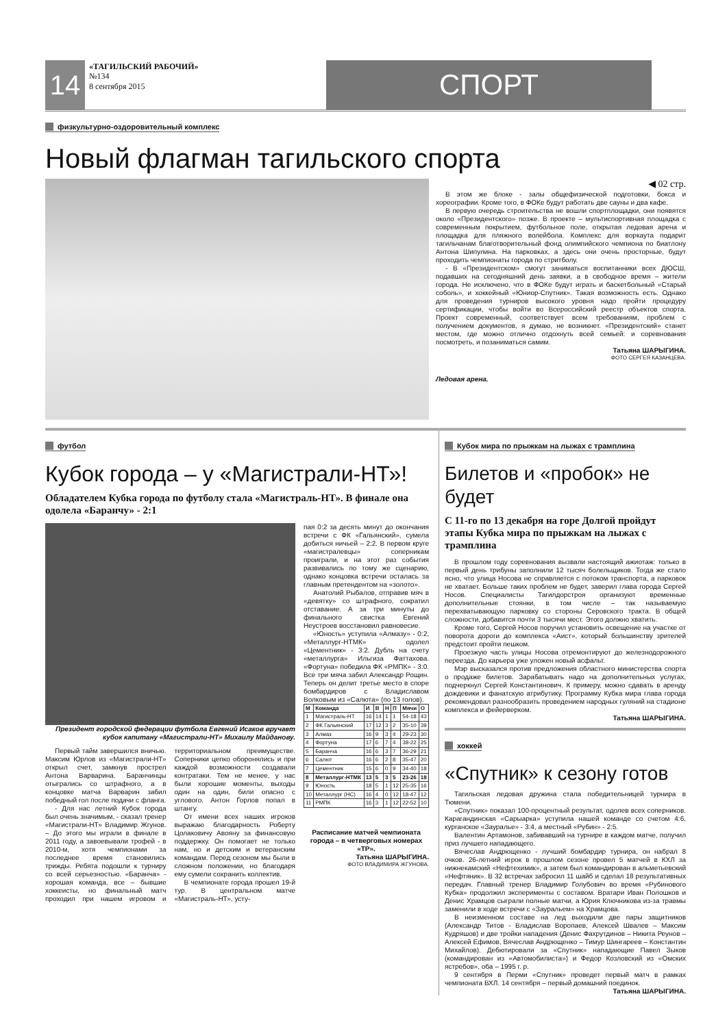14
«ТАГИЛЬСКИЙ РАБОЧИЙ»
№134
8 сентября 2015
СПОРТ
физкультурно-оздоровительный комплекс
Новый флагман тагильского спорта
◀ 02 стр.
В этом же блоке - залы общефизической подготовки, бокса и хореографии. Кроме того, в ФОКе будут работать две сауны и два кафе.
В первую очередь строительства не вошли спортплощадки, они появятся около «Президентского» позже. В проекте – мультиспортивная площадка с современным покрытием, футбольное поле, открытая ледовая арена и площадка для пляжного волейбола. Комплекс для воркаута подарит тагильчанам благотворительный фонд олимпийского чемпиона по биатлону Антона Шипулина. На парковках, а здесь они очень просторные, будут проходить чемпионаты города по стритболу.
- В «Президентском» смогут заниматься воспитанники всех ДЮСШ, подавших на сегодняшний день заявки, а в свободное время – жители города. Не исключено, что в ФОКе будут играть и баскетбольный «Старый соболь», и хоккейный «Юниор-Спутник». Такая возможность есть. Однако для проведения турниров высокого уровня надо пройти процедуру сертификации, чтобы войти во Всероссийский реестр объектов спорта. Проект современный, соответствует всем требованиям, проблем с получением документов, я думаю, не возникнет. «Президентский» станет местом, где можно отлично отдохнуть всей семьей: и соревнования посмотреть, и позаниматься самим.
Татьяна ШАРЫГИНА.
ФОТО СЕРГЕЯ КАЗАНЦЕВА.
Ледовая арена.
футбол
Кубок города – у «Магистрали-НТ»!
Обладателем Кубка города по футболу стала «Магистраль-НТ». В финале она одолела «Баранчу» - 2:1
Президент городской федерации футбола Евгений Исаков вручает кубок капитану «Магистрали-НТ» Михаилу Майданову.
Первый тайм завершился вничью. Максим Юрлов из «Магистрали-НТ» открыл счет, замкнув прострел Антона Варварина. Баранчинцы отыгрались со штрафного, а в концовке матча Варварин забил победный гол после подачи с фланга.
- Для нас летний Кубок города был очень значимым, - сказал тренер «Магистрали-НТ» Владимир Жгунов. – До этого мы играли в финале в 2011 году, а завоевывали трофей - в 2010-м, хотя чемпионами за последнее время становились трижды. Ребята подошли к турниру со всей серьезностью. «Баранча» - хорошая команда, все – бывшие хоккеисты, но финальный матч проходил при нашем игровом и территориальном преимуществе. Соперники цепко оборонялись и при каждой возможности создавали контратаки. Тем не менее, у нас были хорошие моменты, выходы один на один, били опасно с углового. Антон Горлов попал в штангу.
От имени всех наших игроков выражаю благодарность Роберту Цолаковичу Авояну за финансовую поддержку. Он помогает не только нам, но и детским и ветеранским командам. Перед сезоном мы были в сложном положении, но благодаря ему сумели сохранить коллектив.
В чемпионате города прошел 19-й тур. В центральном матче «Магистраль-НТ», усту-
пая 0:2 за десять минут до окончания встречи с ФК «Гальянский», сумела добиться ничьей – 2:2. В первом круге «магистралевцы» соперникам проиграли, и на этот раз события развивались по тому же сценарию, однако концовка встречи осталась за главным претендентом на «золото».
Анатолий Рыбалов, отправив мяч в «девятку» со штрафного, сократил отставание. А за три минуты до финального свистка Евгений Неустроев восстановил равновесие.
«Юность» уступила «Алмазу» - 0:2, «Металлург-НТМК» одолел «Цементник» - 3:2. Дубль на счету «металлурга» Ильгиза Фаттахова. «Фортуна» победила ФК «РМПК» - 3:0. Все три мяча забил Александр Рощин. Теперь он делит третье место в споре бомбардиров с Владиславом Волковым из «Салюта» (по 13 голов).
| М | Команда | И | В | Н | П | Мячи | О |
| --- | --- | --- | --- | --- | --- | --- | --- |
| 1 | Магистраль-НТ | 16 | 14 | 1 | 1 | 54-18 | 43 |
| 2 | ФК Гальянский | 17 | 12 | 3 | 2 | 35-10 | 39 |
| 3 | Алмаз | 16 | 9 | 3 | 4 | 29-23 | 30 |
| 4 | Фортуна | 17 | 6 | 7 | 4 | 38-22 | 25 |
| 5 | Баранча | 16 | 6 | 3 | 7 | 36-29 | 21 |
| 6 | Салют | 16 | 6 | 2 | 8 | 35-47 | 20 |
| 7 | Цементник | 15 | 6 | 0 | 9 | 34-40 | 18 |
| 8 | Металлург-НТМК | 13 | 5 | 3 | 5 | 23-26 | 18 |
| 9 | Юность | 18 | 5 | 1 | 12 | 25-35 | 16 |
| 10 | Металлург (НС) | 16 | 4 | 0 | 12 | 18-47 | 12 |
| 11 | РМПК | 16 | 3 | 1 | 12 | 22-52 | 10 |
Расписание матчей чемпионата города – в четверговых номерах «ТР».
Татьяна ШАРЫГИНА.
ФОТО ВЛАДИМИРА ЖГУНОВА.
Кубок мира по прыжкам на лыжах с трамплина
Билетов и «пробок» не будет
С 11-го по 13 декабря на горе Долгой пройдут этапы Кубка мира по прыжкам на лыжах с трамплина
В прошлом году соревнования вызвали настоящий ажиотаж: только в первый день трибуны заполнили 12 тысяч болельщиков. Тогда же стало ясно, что улица Носова не справляется с потоком транспорта, а парковок не хватает. Больше таких проблем не будет, заверил глава города Сергей Носов. Специалисты Тагилдорстроя организуют временные дополнительные стоянки, в том числе – так называемую перехватывающую парковку со стороны Серовского тракта. В общей сложности, добавится почти 3 тысячи мест. Этого должно хватить.
Кроме того, Сергей Носов поручил установить освещение на участке от поворота дороги до комплекса «Аист», который большинству зрителей предстоит пройти пешком.
Проезжую часть улицы Носова отремонтируют до железнодорожного переезда. До карьера уже уложен новый асфальт.
Мэр высказался против предложения областного министерства спорта о продаже билетов. Зарабатывать надо на дополнительных услугах, подчеркнул Сергей Константинович. К примеру, можно сдавать в аренду дождевики и фанатскую атрибутику. Программу Кубка мира глава города рекомендовал разнообразить проведением народных гуляний на стадионе комплекса и фейерверком.
Татьяна ШАРЫГИНА.
хоккей
«Спутник» к сезону готов
Тагильская ледовая дружина стала победительницей турнира в Тюмени.
«Спутник» показал 100-процентный результат, одолев всех соперников. Карагандинская «Сарыарка» уступила нашей команде со счетом 4:6, курганское «Зауралье» - 3:4, а местный «Рубин» - 2:5.
Валентин Артамонов, забивавший на турнире в каждом матче, получил приз лучшего нападающего.
Вячеслав Андрющенко - лучший бомбардир турнира, он набрал 8 очков. 26-летний игрок в прошлом сезоне провел 5 матчей в КХЛ за нижнекамский «Нефтехимик», а затем был командирован в альметьевский «Нефтяник». В 32 встречах забросил 11 шайб и сделал 18 результативных передач. Главный тренер Владимир Голубович во время «Рубинового Кубка» продолжил эксперименты с составом. Вратари Иван Полошков и Денис Храмцов сыграли полные матчи, а Юрия Ключникова из-за травмы заменили в ходе встречи с «Зауральем» на Храмцова.
В неизменном составе на лед выходили две пары защитников (Александр Титов - Владислав Воропаев, Алексей Швалев – Максим Кудряшов) и две тройки нападения (Денис Фахрутдинов – Никита Реунов – Алексей Ефимов, Вячеслав Андрющенко – Тимур Шингареев – Константин Михайлов). Дебютировали за «Спутник» нападающие Павел Зыков (командирован из «Автомобилиста») и Федор Козловский из «Омских ястребов», оба – 1995 г. р.
9 сентября в Перми «Спутник» проведет первый матч в рамках чемпионата ВХЛ. 14 сентября – первый домашний поединок.
Татьяна ШАРЫГИНА.